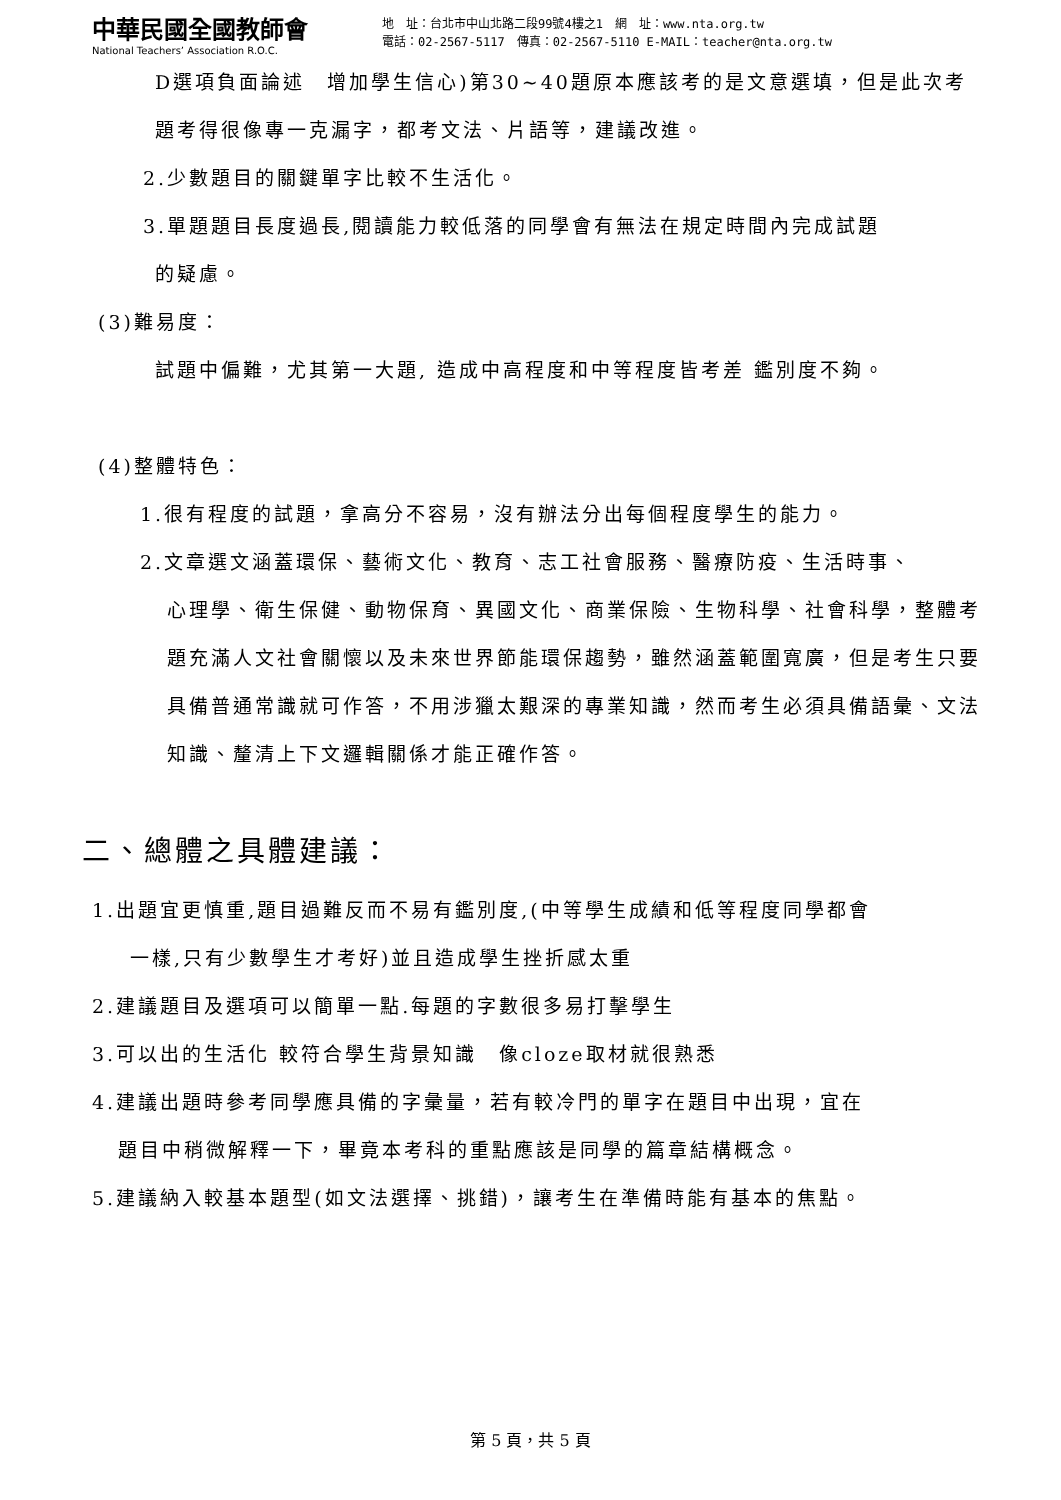中華民國全國教師會
National Teachers’ Association R.O.C.
地　址：台北市中山北路二段99號4樓之1　網　址：www.nta.org.tw
電話：02-2567-5117　傳真：02-2567-5110 E-MAIL：teacher@nta.org.tw
D選項負面論述　增加學生信心)第30~40題原本應該考的是文意選填，但是此次考題考得很像專一克漏字，都考文法、片語等，建議改進。
2.少數題目的關鍵單字比較不生活化。
3.單題題目長度過長,閱讀能力較低落的同學會有無法在規定時間內完成試題
的疑慮。
(3)難易度：
試題中偏難，尤其第一大題, 造成中高程度和中等程度皆考差 鑑別度不夠。
(4)整體特色：
1.很有程度的試題，拿高分不容易，沒有辦法分出每個程度學生的能力。
2.文章選文涵蓋環保、藝術文化、教育、志工社會服務、醫療防疫、生活時事、
心理學、衛生保健、動物保育、異國文化、商業保險、生物科學、社會科學，整體考題充滿人文社會關懷以及未來世界節能環保趨勢，雖然涵蓋範圍寬廣，但是考生只要具備普通常識就可作答，不用涉獵太艱深的專業知識，然而考生必須具備語彙、文法知識、釐清上下文邏輯關係才能正確作答。
二、總體之具體建議：
1.出題宜更慎重,題目過難反而不易有鑑別度,(中等學生成績和低等程度同學都會
一樣,只有少數學生才考好)並且造成學生挫折感太重
2.建議題目及選項可以簡單一點.每題的字數很多易打擊學生
3.可以出的生活化 較符合學生背景知識　像cloze取材就很熟悉
4.建議出題時參考同學應具備的字彙量，若有較冷門的單字在題目中出現，宜在
題目中稍微解釋一下，畢竟本考科的重點應該是同學的篇章結構概念。
5.建議納入較基本題型(如文法選擇、挑錯)，讓考生在準備時能有基本的焦點。
第 5 頁，共 5 頁